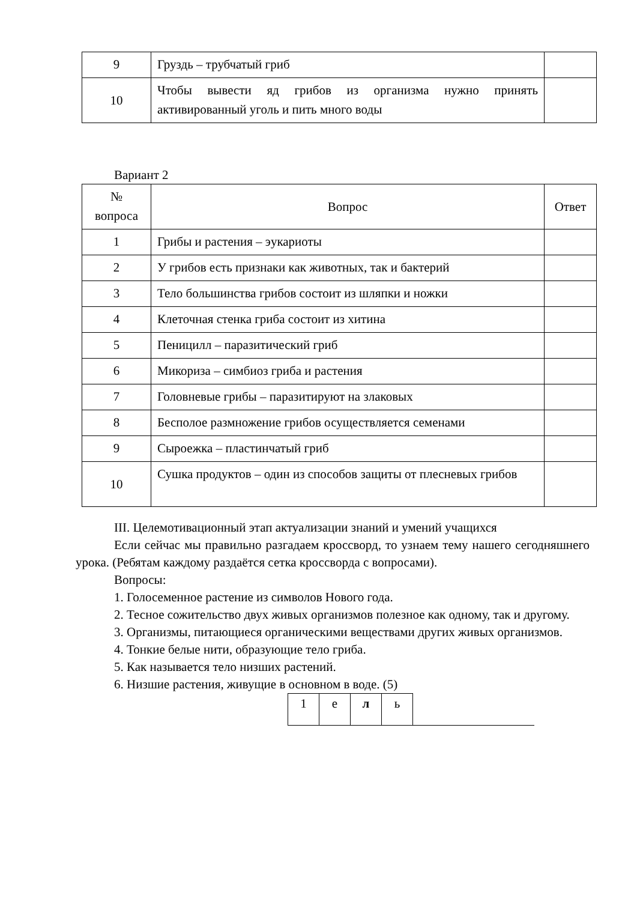| 9 | Груздь – трубчатый гриб | |
| 10 | Чтобы вывести яд грибов из организма нужно принять активированный уголь и пить много воды | |
Вариант 2
| № вопроса | Вопрос | Ответ |
| 1 | Грибы и растения – эукариоты | |
| 2 | У грибов есть признаки как животных, так и бактерий | |
| 3 | Тело большинства грибов состоит из шляпки и ножки | |
| 4 | Клеточная стенка гриба состоит из хитина | |
| 5 | Пеницилл – паразитический гриб | |
| 6 | Микориза – симбиоз гриба и растения | |
| 7 | Головневые грибы – паразитируют на злаковых | |
| 8 | Бесполое размножение грибов осуществляется семенами | |
| 9 | Сыроежка – пластинчатый гриб | |
| 10 | Сушка продуктов – один из способов защиты от плесневых грибов | |
III. Целемотивационный этап актуализации знаний и умений учащихся
Если сейчас мы правильно разгадаем кроссворд, то узнаем тему нашего сегодняшнего урока. (Ребятам каждому раздаётся сетка кроссворда с вопросами).
Вопросы:
1. Голосеменное растение из символов Нового года.
2. Тесное сожительство двух живых организмов полезное как одному, так и другому.
3. Организмы, питающиеся органическими веществами других живых организмов.
4. Тонкие белые нити, образующие тело гриба.
5. Как называется тело низших растений.
6. Низшие растения, живущие в основном в воде. (5)
| 1 | е | л | ь | |